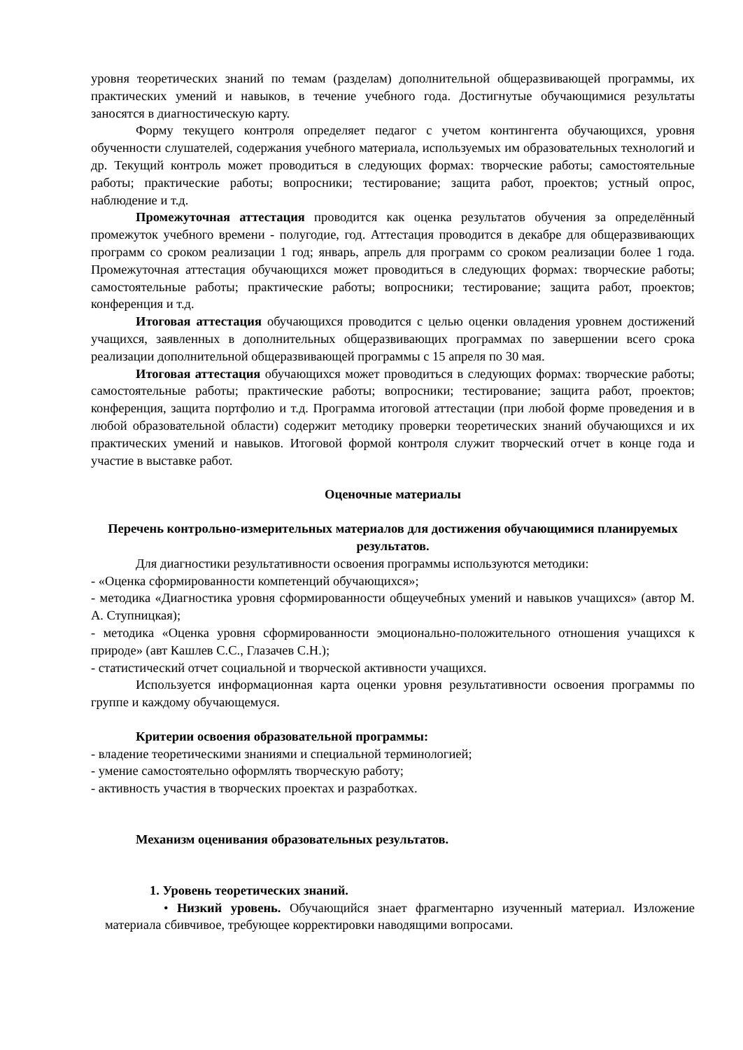уровня теоретических знаний по темам (разделам) дополнительной общеразвивающей программы, их практических умений и навыков, в течение учебного года. Достигнутые обучающимися результаты заносятся в диагностическую карту.
Форму текущего контроля определяет педагог с учетом контингента обучающихся, уровня обученности слушателей, содержания учебного материала, используемых им образовательных технологий и др. Текущий контроль может проводиться в следующих формах: творческие работы; самостоятельные работы; практические работы; вопросники; тестирование; защита работ, проектов; устный опрос, наблюдение и т.д.
Промежуточная аттестация проводится как оценка результатов обучения за определённый промежуток учебного времени - полугодие, год. Аттестация проводится в декабре для общеразвивающих программ со сроком реализации 1 год; январь, апрель для программ со сроком реализации более 1 года. Промежуточная аттестация обучающихся может проводиться в следующих формах: творческие работы; самостоятельные работы; практические работы; вопросники; тестирование; защита работ, проектов; конференция и т.д.
Итоговая аттестация обучающихся проводится с целью оценки овладения уровнем достижений учащихся, заявленных в дополнительных общеразвивающих программах по завершении всего срока реализации дополнительной общеразвивающей программы с 15 апреля по 30 мая.
Итоговая аттестация обучающихся может проводиться в следующих формах: творческие работы; самостоятельные работы; практические работы; вопросники; тестирование; защита работ, проектов; конференция, защита портфолио и т.д. Программа итоговой аттестации (при любой форме проведения и в любой образовательной области) содержит методику проверки теоретических знаний обучающихся и их практических умений и навыков. Итоговой формой контроля служит творческий отчет в конце года и участие в выставке работ.
Оценочные материалы
Перечень контрольно-измерительных материалов для достижения обучающимися планируемых результатов.
Для диагностики результативности освоения программы используются методики:
- «Оценка сформированности компетенций обучающихся»;
- методика «Диагностика уровня сформированности общеучебных умений и навыков учащихся» (автор М. А. Ступницкая);
- методика «Оценка уровня сформированности эмоционально-положительного отношения учащихся к природе» (авт Кашлев С.С., Глазачев С.Н.);
- статистический отчет социальной и творческой активности учащихся.
Используется информационная карта оценки уровня результативности освоения программы по группе и каждому обучающемуся.
Критерии освоения образовательной программы:
- владение теоретическими знаниями и специальной терминологией;
- умение самостоятельно оформлять творческую работу;
- активность участия в творческих проектах и разработках.
Механизм оценивания образовательных результатов.
1. Уровень теоретических знаний.
• Низкий уровень. Обучающийся знает фрагментарно изученный материал. Изложение материала сбивчивое, требующее корректировки наводящими вопросами.